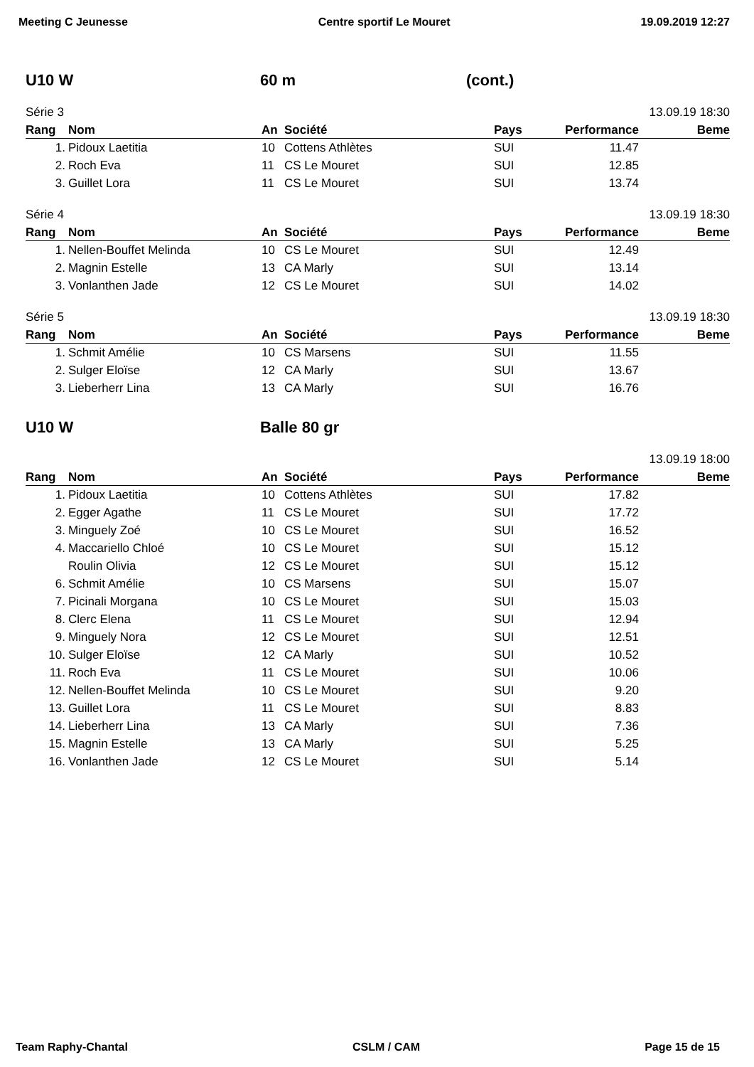Meeting C Jeunesse Centre sportif Le Mouret 19.09.2019 12:27
U10 W 60 m (cont.)
Série 3 13.09.19 18:30
| Rang | Nom | An | Société | Pays | Performance | Beme |
| --- | --- | --- | --- | --- | --- | --- |
| 1. | Pidoux Laetitia | 10 | Cottens Athlètes | SUI | 11.47 | |
| 2. | Roch Eva | 11 | CS Le Mouret | SUI | 12.85 | |
| 3. | Guillet Lora | 11 | CS Le Mouret | SUI | 13.74 | |
Série 4 13.09.19 18:30
| Rang | Nom | An | Société | Pays | Performance | Beme |
| --- | --- | --- | --- | --- | --- | --- |
| 1. | Nellen-Bouffet Melinda | 10 | CS Le Mouret | SUI | 12.49 | |
| 2. | Magnin Estelle | 13 | CA Marly | SUI | 13.14 | |
| 3. | Vonlanthen Jade | 12 | CS Le Mouret | SUI | 14.02 | |
Série 5 13.09.19 18:30
| Rang | Nom | An | Société | Pays | Performance | Beme |
| --- | --- | --- | --- | --- | --- | --- |
| 1. | Schmit Amélie | 10 | CS Marsens | SUI | 11.55 | |
| 2. | Sulger Eloïse | 12 | CA Marly | SUI | 13.67 | |
| 3. | Lieberherr Lina | 13 | CA Marly | SUI | 16.76 | |
U10 W Balle 80 gr
13.09.19 18:00
| Rang | Nom | An | Société | Pays | Performance | Beme |
| --- | --- | --- | --- | --- | --- | --- |
| 1. | Pidoux Laetitia | 10 | Cottens Athlètes | SUI | 17.82 | |
| 2. | Egger Agathe | 11 | CS Le Mouret | SUI | 17.72 | |
| 3. | Minguely Zoé | 10 | CS Le Mouret | SUI | 16.52 | |
| 4. | Maccariello Chloé | 10 | CS Le Mouret | SUI | 15.12 | |
| | Roulin Olivia | 12 | CS Le Mouret | SUI | 15.12 | |
| 6. | Schmit Amélie | 10 | CS Marsens | SUI | 15.07 | |
| 7. | Picinali Morgana | 10 | CS Le Mouret | SUI | 15.03 | |
| 8. | Clerc Elena | 11 | CS Le Mouret | SUI | 12.94 | |
| 9. | Minguely Nora | 12 | CS Le Mouret | SUI | 12.51 | |
| 10. | Sulger Eloïse | 12 | CA Marly | SUI | 10.52 | |
| 11. | Roch Eva | 11 | CS Le Mouret | SUI | 10.06 | |
| 12. | Nellen-Bouffet Melinda | 10 | CS Le Mouret | SUI | 9.20 | |
| 13. | Guillet Lora | 11 | CS Le Mouret | SUI | 8.83 | |
| 14. | Lieberherr Lina | 13 | CA Marly | SUI | 7.36 | |
| 15. | Magnin Estelle | 13 | CA Marly | SUI | 5.25 | |
| 16. | Vonlanthen Jade | 12 | CS Le Mouret | SUI | 5.14 | |
Team Raphy-Chantal CSLM / CAM Page 15 de 15